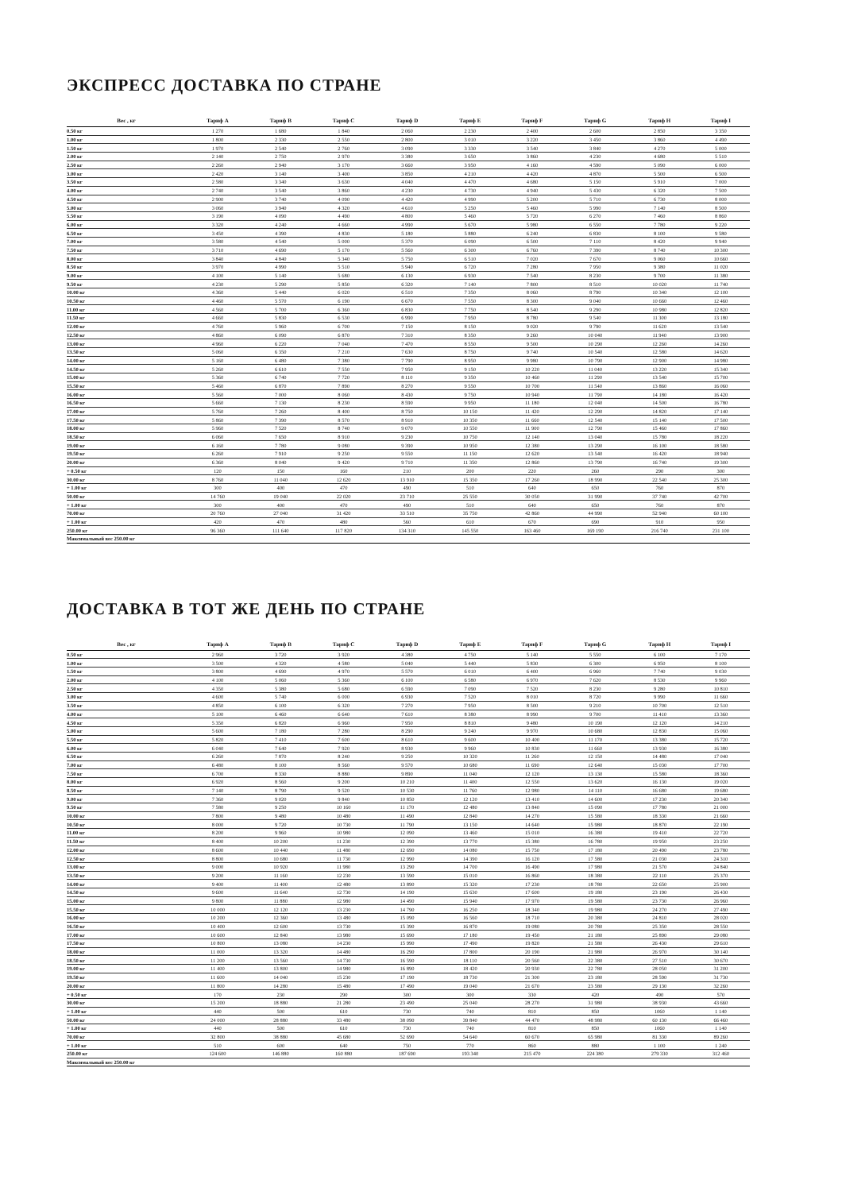ЭКСПРЕСС ДОСТАВКА ПО СТРАНЕ
| Вес , кг | Тариф A | Тариф B | Тариф C | Тариф D | Тариф E | Тариф F | Тариф G | Тариф H | Тариф I |
| --- | --- | --- | --- | --- | --- | --- | --- | --- | --- |
| 0.50 кг | 1 270 | 1 680 | 1 840 | 2 060 | 2 230 | 2 400 | 2 600 | 2 850 | 3 350 |
| 1.00 кг | 1 800 | 2 330 | 2 550 | 2 800 | 3 010 | 3 220 | 3 450 | 3 860 | 4 490 |
| 1.50 кг | 1 970 | 2 540 | 2 760 | 3 090 | 3 330 | 3 540 | 3 840 | 4 270 | 5 000 |
| 2.00 кг | 2 140 | 2 750 | 2 970 | 3 380 | 3 650 | 3 860 | 4 230 | 4 680 | 5 510 |
| 2.50 кг | 2 260 | 2 940 | 3 170 | 3 660 | 3 950 | 4 160 | 4 590 | 5 090 | 6 000 |
| 3.00 кг | 2 420 | 3 140 | 3 400 | 3 850 | 4 210 | 4 420 | 4 870 | 5 500 | 6 500 |
| 3.50 кг | 2 580 | 3 340 | 3 630 | 4 040 | 4 470 | 4 680 | 5 150 | 5 910 | 7 000 |
| 4.00 кг | 2 740 | 3 540 | 3 860 | 4 230 | 4 730 | 4 940 | 5 430 | 6 320 | 7 500 |
| 4.50 кг | 2 900 | 3 740 | 4 090 | 4 420 | 4 990 | 5 200 | 5 710 | 6 730 | 8 000 |
| 5.00 кг | 3 060 | 3 940 | 4 320 | 4 610 | 5 250 | 5 460 | 5 990 | 7 140 | 8 500 |
| 5.50 кг | 3 190 | 4 090 | 4 490 | 4 800 | 5 460 | 5 720 | 6 270 | 7 460 | 8 860 |
| 6.00 кг | 3 320 | 4 240 | 4 660 | 4 990 | 5 670 | 5 980 | 6 550 | 7 780 | 9 220 |
| 6.50 кг | 3 450 | 4 390 | 4 830 | 5 180 | 5 880 | 6 240 | 6 830 | 8 100 | 9 580 |
| 7.00 кг | 3 580 | 4 540 | 5 000 | 5 370 | 6 090 | 6 500 | 7 110 | 8 420 | 9 940 |
| 7.50 кг | 3 710 | 4 690 | 5 170 | 5 560 | 6 300 | 6 760 | 7 390 | 8 740 | 10 300 |
| 8.00 кг | 3 840 | 4 840 | 5 340 | 5 750 | 6 510 | 7 020 | 7 670 | 9 060 | 10 660 |
| 8.50 кг | 3 970 | 4 990 | 5 510 | 5 940 | 6 720 | 7 280 | 7 950 | 9 380 | 11 020 |
| 9.00 кг | 4 100 | 5 140 | 5 680 | 6 130 | 6 930 | 7 540 | 8 230 | 9 700 | 11 380 |
| 9.50 кг | 4 230 | 5 290 | 5 850 | 6 320 | 7 140 | 7 800 | 8 510 | 10 020 | 11 740 |
| 10.00 кг | 4 360 | 5 440 | 6 020 | 6 510 | 7 350 | 8 060 | 8 790 | 10 340 | 12 100 |
| 10.50 кг | 4 460 | 5 570 | 6 190 | 6 670 | 7 550 | 8 300 | 9 040 | 10 660 | 12 460 |
| 11.00 кг | 4 560 | 5 700 | 6 360 | 6 830 | 7 750 | 8 540 | 9 290 | 10 980 | 12 820 |
| 11.50 кг | 4 660 | 5 830 | 6 530 | 6 990 | 7 950 | 8 780 | 9 540 | 11 300 | 13 180 |
| 12.00 кг | 4 760 | 5 960 | 6 700 | 7 150 | 8 150 | 9 020 | 9 790 | 11 620 | 13 540 |
| 12.50 кг | 4 860 | 6 090 | 6 870 | 7 310 | 8 350 | 9 260 | 10 040 | 11 940 | 13 900 |
| 13.00 кг | 4 960 | 6 220 | 7 040 | 7 470 | 8 550 | 9 500 | 10 290 | 12 260 | 14 260 |
| 13.50 кг | 5 060 | 6 350 | 7 210 | 7 630 | 8 750 | 9 740 | 10 540 | 12 580 | 14 620 |
| 14.00 кг | 5 160 | 6 480 | 7 380 | 7 790 | 8 950 | 9 980 | 10 790 | 12 900 | 14 980 |
| 14.50 кг | 5 260 | 6 610 | 7 550 | 7 950 | 9 150 | 10 220 | 11 040 | 13 220 | 15 340 |
| 15.00 кг | 5 360 | 6 740 | 7 720 | 8 110 | 9 350 | 10 460 | 11 290 | 13 540 | 15 700 |
| 15.50 кг | 5 460 | 6 870 | 7 890 | 8 270 | 9 550 | 10 700 | 11 540 | 13 860 | 16 060 |
| 16.00 кг | 5 560 | 7 000 | 8 060 | 8 430 | 9 750 | 10 940 | 11 790 | 14 180 | 16 420 |
| 16.50 кг | 5 660 | 7 130 | 8 230 | 8 590 | 9 950 | 11 180 | 12 040 | 14 500 | 16 780 |
| 17.00 кг | 5 760 | 7 260 | 8 400 | 8 750 | 10 150 | 11 420 | 12 290 | 14 820 | 17 140 |
| 17.50 кг | 5 860 | 7 390 | 8 570 | 8 910 | 10 350 | 11 660 | 12 540 | 15 140 | 17 500 |
| 18.00 кг | 5 960 | 7 520 | 8 740 | 9 070 | 10 550 | 11 900 | 12 790 | 15 460 | 17 860 |
| 18.50 кг | 6 060 | 7 650 | 8 910 | 9 230 | 10 750 | 12 140 | 13 040 | 15 780 | 18 220 |
| 19.00 кг | 6 160 | 7 780 | 9 080 | 9 390 | 10 950 | 12 380 | 13 290 | 16 100 | 18 580 |
| 19.50 кг | 6 260 | 7 910 | 9 250 | 9 550 | 11 150 | 12 620 | 13 540 | 16 420 | 18 940 |
| 20.00 кг | 6 360 | 8 040 | 9 420 | 9 710 | 11 350 | 12 860 | 13 790 | 16 740 | 19 300 |
| + 0.50 кг | 120 | 150 | 160 | 210 | 200 | 220 | 260 | 290 | 300 |
| 30.00 кг | 8 760 | 11 040 | 12 620 | 13 910 | 15 350 | 17 260 | 18 990 | 22 540 | 25 300 |
| + 1.00 кг | 300 | 400 | 470 | 490 | 510 | 640 | 650 | 760 | 870 |
| 50.00 кг | 14 760 | 19 040 | 22 020 | 23 710 | 25 550 | 30 050 | 31 990 | 37 740 | 42 700 |
| + 1.00 кг | 300 | 400 | 470 | 490 | 510 | 640 | 650 | 760 | 870 |
| 70.00 кг | 20 760 | 27 040 | 31 420 | 33 510 | 35 750 | 42 860 | 44 990 | 52 940 | 60 100 |
| + 1.00 кг | 420 | 470 | 480 | 560 | 610 | 670 | 690 | 910 | 950 |
| 250.00 кг | 96 360 | 111 640 | 117 820 | 134 310 | 145 550 | 163 460 | 169 190 | 216 740 | 231 100 |
| Максимальный вес 250.00 кг | | | | | | | | | |
ДОСТАВКА В ТОТ ЖЕ ДЕНЬ ПО СТРАНЕ
| Вес , кг | Тариф A | Тариф B | Тариф C | Тариф D | Тариф E | Тариф F | Тариф G | Тариф H | Тариф I |
| --- | --- | --- | --- | --- | --- | --- | --- | --- | --- |
| 0.50 кг | 2 960 | 3 720 | 3 920 | 4 380 | 4 750 | 5 140 | 5 550 | 6 100 | 7 170 |
| 1.00 кг | 3 500 | 4 320 | 4 580 | 5 040 | 5 440 | 5 830 | 6 300 | 6 950 | 8 100 |
| 1.50 кг | 3 800 | 4 690 | 4 970 | 5 570 | 6 010 | 6 400 | 6 960 | 7 740 | 9 030 |
| 2.00 кг | 4 100 | 5 060 | 5 360 | 6 100 | 6 580 | 6 970 | 7 620 | 8 530 | 9 960 |
| 2.50 кг | 4 350 | 5 380 | 5 680 | 6 590 | 7 090 | 7 520 | 8 230 | 9 280 | 10 810 |
| 3.00 кг | 4 600 | 5 740 | 6 000 | 6 930 | 7 520 | 8 010 | 8 720 | 9 990 | 11 660 |
| 3.50 кг | 4 850 | 6 100 | 6 320 | 7 270 | 7 950 | 8 500 | 9 210 | 10 700 | 12 510 |
| 4.00 кг | 5 100 | 6 460 | 6 640 | 7 610 | 8 380 | 8 990 | 9 700 | 11 410 | 13 360 |
| 4.50 кг | 5 350 | 6 820 | 6 960 | 7 950 | 8 810 | 9 480 | 10 190 | 12 120 | 14 210 |
| 5.00 кг | 5 600 | 7 180 | 7 280 | 8 290 | 9 240 | 9 970 | 10 680 | 12 830 | 15 060 |
| 5.50 кг | 5 820 | 7 410 | 7 600 | 8 610 | 9 600 | 10 400 | 11 170 | 13 380 | 15 720 |
| 6.00 кг | 6 040 | 7 640 | 7 920 | 8 930 | 9 960 | 10 830 | 11 660 | 13 930 | 16 380 |
| 6.50 кг | 6 260 | 7 870 | 8 240 | 9 250 | 10 320 | 11 260 | 12 150 | 14 480 | 17 040 |
| 7.00 кг | 6 480 | 8 100 | 8 560 | 9 570 | 10 680 | 11 690 | 12 640 | 15 030 | 17 700 |
| 7.50 кг | 6 700 | 8 330 | 8 880 | 9 890 | 11 040 | 12 120 | 13 130 | 15 580 | 18 360 |
| 8.00 кг | 6 920 | 8 560 | 9 200 | 10 210 | 11 400 | 12 550 | 13 620 | 16 130 | 19 020 |
| 8.50 кг | 7 140 | 8 790 | 9 520 | 10 530 | 11 760 | 12 980 | 14 110 | 16 680 | 19 680 |
| 9.00 кг | 7 360 | 9 020 | 9 840 | 10 850 | 12 120 | 13 410 | 14 600 | 17 230 | 20 340 |
| 9.50 кг | 7 580 | 9 250 | 10 160 | 11 170 | 12 480 | 13 840 | 15 090 | 17 780 | 21 000 |
| 10.00 кг | 7 800 | 9 480 | 10 480 | 11 490 | 12 840 | 14 270 | 15 580 | 18 330 | 21 660 |
| 10.50 кг | 8 000 | 9 720 | 10 730 | 11 790 | 13 150 | 14 640 | 15 980 | 18 870 | 22 190 |
| 11.00 кг | 8 200 | 9 960 | 10 980 | 12 090 | 13 460 | 15 010 | 16 380 | 19 410 | 22 720 |
| 11.50 кг | 8 400 | 10 200 | 11 230 | 12 390 | 13 770 | 15 380 | 16 780 | 19 950 | 23 250 |
| 12.00 кг | 8 600 | 10 440 | 11 480 | 12 690 | 14 080 | 15 750 | 17 180 | 20 490 | 23 780 |
| 12.50 кг | 8 800 | 10 680 | 11 730 | 12 990 | 14 390 | 16 120 | 17 580 | 21 030 | 24 310 |
| 13.00 кг | 9 000 | 10 920 | 11 980 | 13 290 | 14 700 | 16 490 | 17 980 | 21 570 | 24 840 |
| 13.50 кг | 9 200 | 11 160 | 12 230 | 13 590 | 15 010 | 16 860 | 18 380 | 22 110 | 25 370 |
| 14.00 кг | 9 400 | 11 400 | 12 480 | 13 890 | 15 320 | 17 230 | 18 780 | 22 650 | 25 900 |
| 14.50 кг | 9 600 | 11 640 | 12 730 | 14 190 | 15 630 | 17 600 | 19 180 | 23 190 | 26 430 |
| 15.00 кг | 9 800 | 11 880 | 12 980 | 14 490 | 15 940 | 17 970 | 19 580 | 23 730 | 26 960 |
| 15.50 кг | 10 000 | 12 120 | 13 230 | 14 790 | 16 250 | 18 340 | 19 980 | 24 270 | 27 490 |
| 16.00 кг | 10 200 | 12 360 | 13 480 | 15 090 | 16 560 | 18 710 | 20 380 | 24 810 | 28 020 |
| 16.50 кг | 10 400 | 12 600 | 13 730 | 15 390 | 16 870 | 19 080 | 20 780 | 25 350 | 28 550 |
| 17.00 кг | 10 600 | 12 840 | 13 980 | 15 690 | 17 180 | 19 450 | 21 180 | 25 890 | 29 080 |
| 17.50 кг | 10 800 | 13 080 | 14 230 | 15 990 | 17 490 | 19 820 | 21 580 | 26 430 | 29 610 |
| 18.00 кг | 11 000 | 13 320 | 14 480 | 16 290 | 17 800 | 20 190 | 21 980 | 26 970 | 30 140 |
| 18.50 кг | 11 200 | 13 560 | 14 730 | 16 590 | 18 110 | 20 560 | 22 380 | 27 510 | 30 670 |
| 19.00 кг | 11 400 | 13 800 | 14 980 | 16 890 | 18 420 | 20 930 | 22 780 | 28 050 | 31 200 |
| 19.50 кг | 11 600 | 14 040 | 15 230 | 17 190 | 18 730 | 21 300 | 23 180 | 28 590 | 31 730 |
| 20.00 кг | 11 800 | 14 280 | 15 480 | 17 490 | 19 040 | 21 670 | 23 580 | 29 130 | 32 260 |
| + 0.50 кг | 170 | 230 | 290 | 300 | 300 | 330 | 420 | 490 | 570 |
| 30.00 кг | 15 200 | 18 880 | 21 280 | 23 490 | 25 040 | 28 270 | 31 980 | 38 930 | 43 660 |
| + 1.00 кг | 440 | 500 | 610 | 730 | 740 | 810 | 850 | 1060 | 1 140 |
| 50.00 кг | 24 000 | 28 880 | 33 480 | 38 090 | 39 840 | 44 470 | 48 980 | 60 130 | 66 460 |
| + 1.00 кг | 440 | 500 | 610 | 730 | 740 | 810 | 850 | 1060 | 1 140 |
| 70.00 кг | 32 800 | 38 880 | 45 680 | 52 690 | 54 640 | 60 670 | 65 980 | 81 330 | 89 260 |
| + 1.00 кг | 510 | 600 | 640 | 750 | 770 | 860 | 880 | 1 100 | 1 240 |
| 250.00 кг | 124 600 | 146 880 | 160 880 | 187 690 | 193 340 | 215 470 | 224 380 | 279 330 | 312 460 |
| Максимальный вес 250.00 кг | | | | | | | | | |